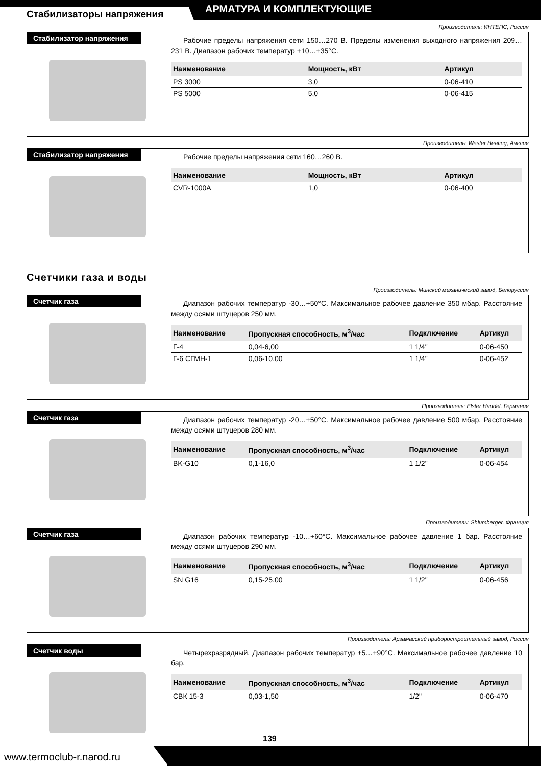Стабилизаторы напряжения АРМАТУРА И КОМПЛЕКТУЮЩИЕ
Производитель: ИНТЕПС, Россия
Стабилизатор напряжения
Рабочие пределы напряжения сети 150…270 В. Пределы изменения выходного напряжения 209…231 В. Диапазон рабочих температур +10…+35°С.
| Наименование | Мощность, кВт | Артикул |
| --- | --- | --- |
| PS 3000 | 3,0 | 0-06-410 |
| PS 5000 | 5,0 | 0-06-415 |
Производитель: Wester Heating, Англия
Стабилизатор напряжения
Рабочие пределы напряжения сети 160…260 В.
| Наименование | Мощность, кВт | Артикул |
| --- | --- | --- |
| CVR-1000A | 1,0 | 0-06-400 |
Счетчики газа и воды
Производитель: Минский механический завод, Белоруссия
Счетчик газа
Диапазон рабочих температур -30…+50°С. Максимальное рабочее давление 350 мбар. Расстояние между осями штуцеров 250 мм.
| Наименование | Пропускная способность, м<sup>3</sup>/час | Подключение | Артикул |
| --- | --- | --- | --- |
| Г-4 | 0,04-6,00 | 1 1/4" | 0-06-450 |
| Г-6 СГМН-1 | 0,06-10,00 | 1 1/4" | 0-06-452 |
Производитель: Elster Handel, Германия
Счетчик газа
Диапазон рабочих температур -20…+50°С. Максимальное рабочее давление 500 мбар. Расстояние между осями штуцеров 280 мм.
| Наименование | Пропускная способность, м<sup>3</sup>/час | Подключение | Артикул |
| --- | --- | --- | --- |
| BK-G10 | 0,1-16,0 | 1 1/2" | 0-06-454 |
Производитель: Shlumberger, Франция
Счетчик газа
Диапазон рабочих температур -10…+60°С. Максимальное рабочее давление 1 бар. Расстояние между осями штуцеров 290 мм.
| Наименование | Пропускная способность, м<sup>3</sup>/час | Подключение | Артикул |
| --- | --- | --- | --- |
| SN G16 | 0,15-25,00 | 1 1/2" | 0-06-456 |
Производитель: Арзамасский приборостроительный завод, Россия
Счетчик воды
Четырехразрядный. Диапазон рабочих температур +5…+90°С. Максимальное рабочее давление 10 бар.
| Наименование | Пропускная способность, м<sup>3</sup>/час | Подключение | Артикул |
| --- | --- | --- | --- |
| СВК 15-3 | 0,03-1,50 | 1/2" | 0-06-470 |
139
www.termoclub-r.narod.ru